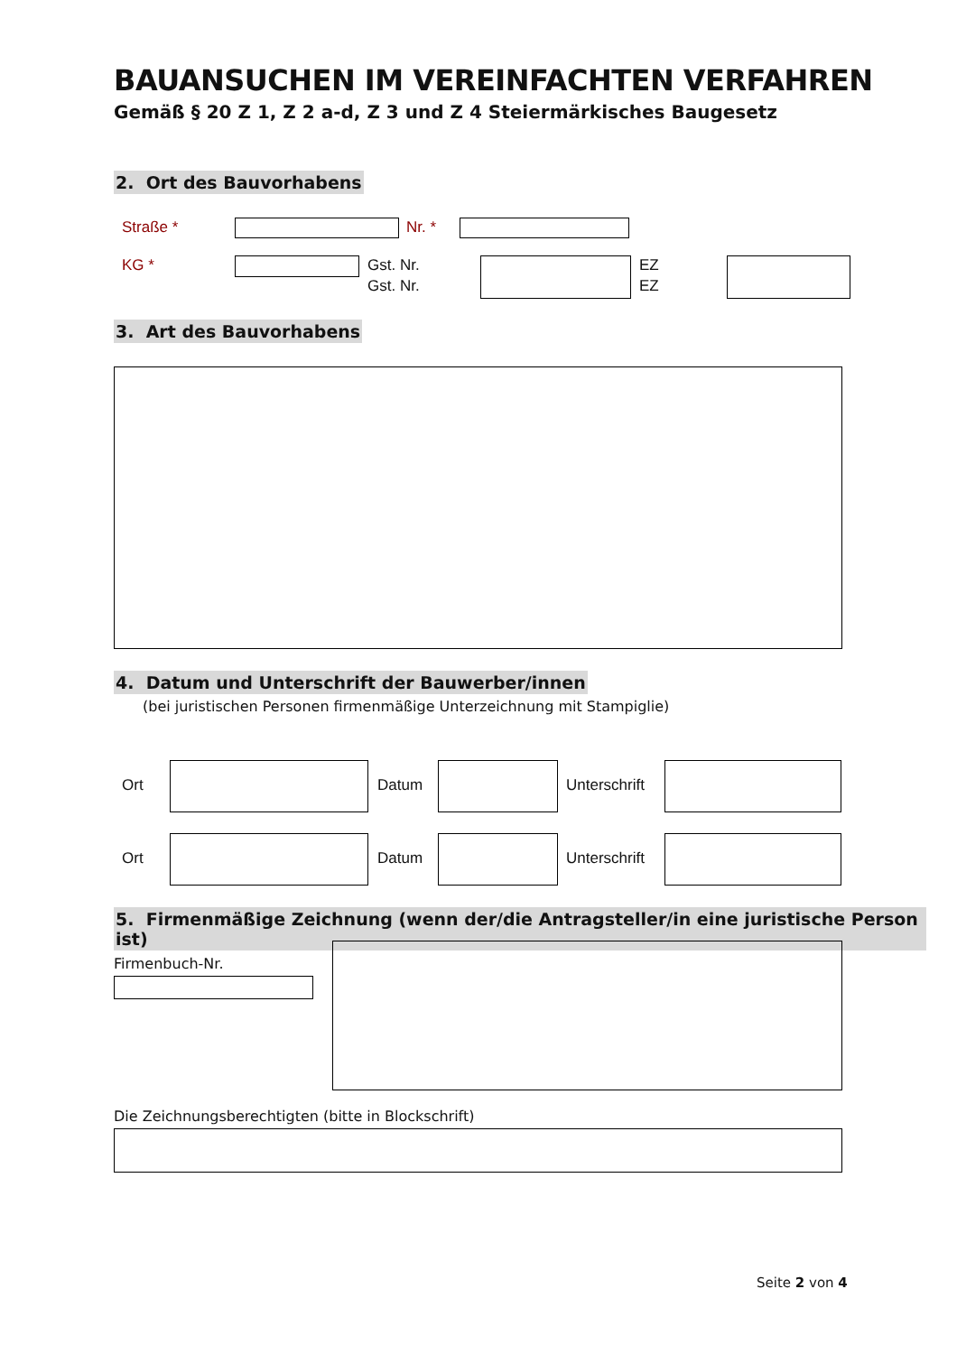BAUANSUCHEN IM VEREINFACHTEN VERFAHREN
Gemäß § 20 Z 1, Z 2 a-d, Z 3 und Z 4 Steiermärkisches Baugesetz
2. Ort des Bauvorhabens
Straße * Nr. *
KG * Gst. Nr.
Gst. Nr.
EZ
EZ
3. Art des Bauvorhabens
4. Datum und Unterschrift der Bauwerber/innen
(bei juristischen Personen firmenmäßige Unterzeichnung mit Stampiglie)
Ort Datum Unterschrift
Ort Datum Unterschrift
5. Firmenmäßige Zeichnung (wenn der/die Antragsteller/in eine juristische Person ist)
Firmenbuch-Nr.
Die Zeichnungsberechtigten (bitte in Blockschrift)
Seite 2 von 4